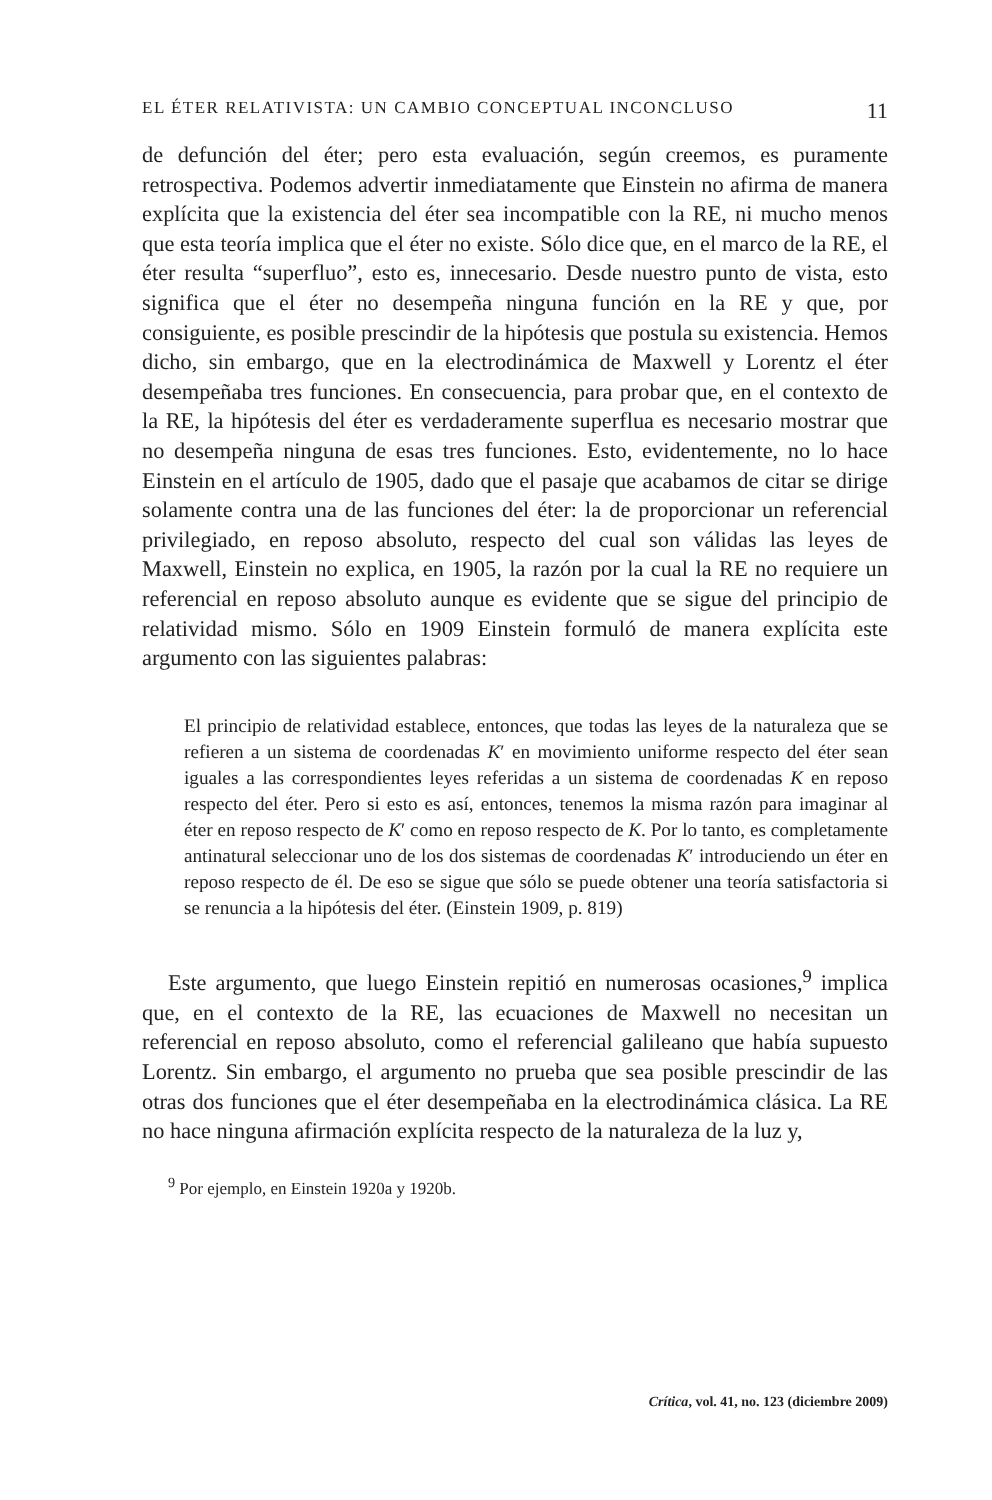EL ÉTER RELATIVISTA: UN CAMBIO CONCEPTUAL INCONCLUSO 11
de defunción del éter; pero esta evaluación, según creemos, es puramente retrospectiva. Podemos advertir inmediatamente que Einstein no afirma de manera explícita que la existencia del éter sea incompatible con la RE, ni mucho menos que esta teoría implica que el éter no existe. Sólo dice que, en el marco de la RE, el éter resulta “superfluo”, esto es, innecesario. Desde nuestro punto de vista, esto significa que el éter no desempeña ninguna función en la RE y que, por consiguiente, es posible prescindir de la hipótesis que postula su existencia. Hemos dicho, sin embargo, que en la electrodinámica de Maxwell y Lorentz el éter desempeñaba tres funciones. En consecuencia, para probar que, en el contexto de la RE, la hipótesis del éter es verdaderamente superflua es necesario mostrar que no desempeña ninguna de esas tres funciones. Esto, evidentemente, no lo hace Einstein en el artículo de 1905, dado que el pasaje que acabamos de citar se dirige solamente contra una de las funciones del éter: la de proporcionar un referencial privilegiado, en reposo absoluto, respecto del cual son válidas las leyes de Maxwell, Einstein no explica, en 1905, la razón por la cual la RE no requiere un referencial en reposo absoluto aunque es evidente que se sigue del principio de relatividad mismo. Sólo en 1909 Einstein formuló de manera explícita este argumento con las siguientes palabras:
El principio de relatividad establece, entonces, que todas las leyes de la naturaleza que se refieren a un sistema de coordenadas K′ en movimiento uniforme respecto del éter sean iguales a las correspondientes leyes referidas a un sistema de coordenadas K en reposo respecto del éter. Pero si esto es así, entonces, tenemos la misma razón para imaginar al éter en reposo respecto de K′ como en reposo respecto de K. Por lo tanto, es completamente antinatural seleccionar uno de los dos sistemas de coordenadas K′ introduciendo un éter en reposo respecto de él. De eso se sigue que sólo se puede obtener una teoría satisfactoria si se renuncia a la hipótesis del éter. (Einstein 1909, p. 819)
Este argumento, que luego Einstein repitió en numerosas ocasiones,<sup>9</sup> implica que, en el contexto de la RE, las ecuaciones de Maxwell no necesitan un referencial en reposo absoluto, como el referencial galileano que había supuesto Lorentz. Sin embargo, el argumento no prueba que sea posible prescindir de las otras dos funciones que el éter desempeñaba en la electrodinámica clásica. La RE no hace ninguna afirmación explícita respecto de la naturaleza de la luz y,
<sup>9</sup> Por ejemplo, en Einstein 1920a y 1920b.
Crítica, vol. 41, no. 123 (diciembre 2009)